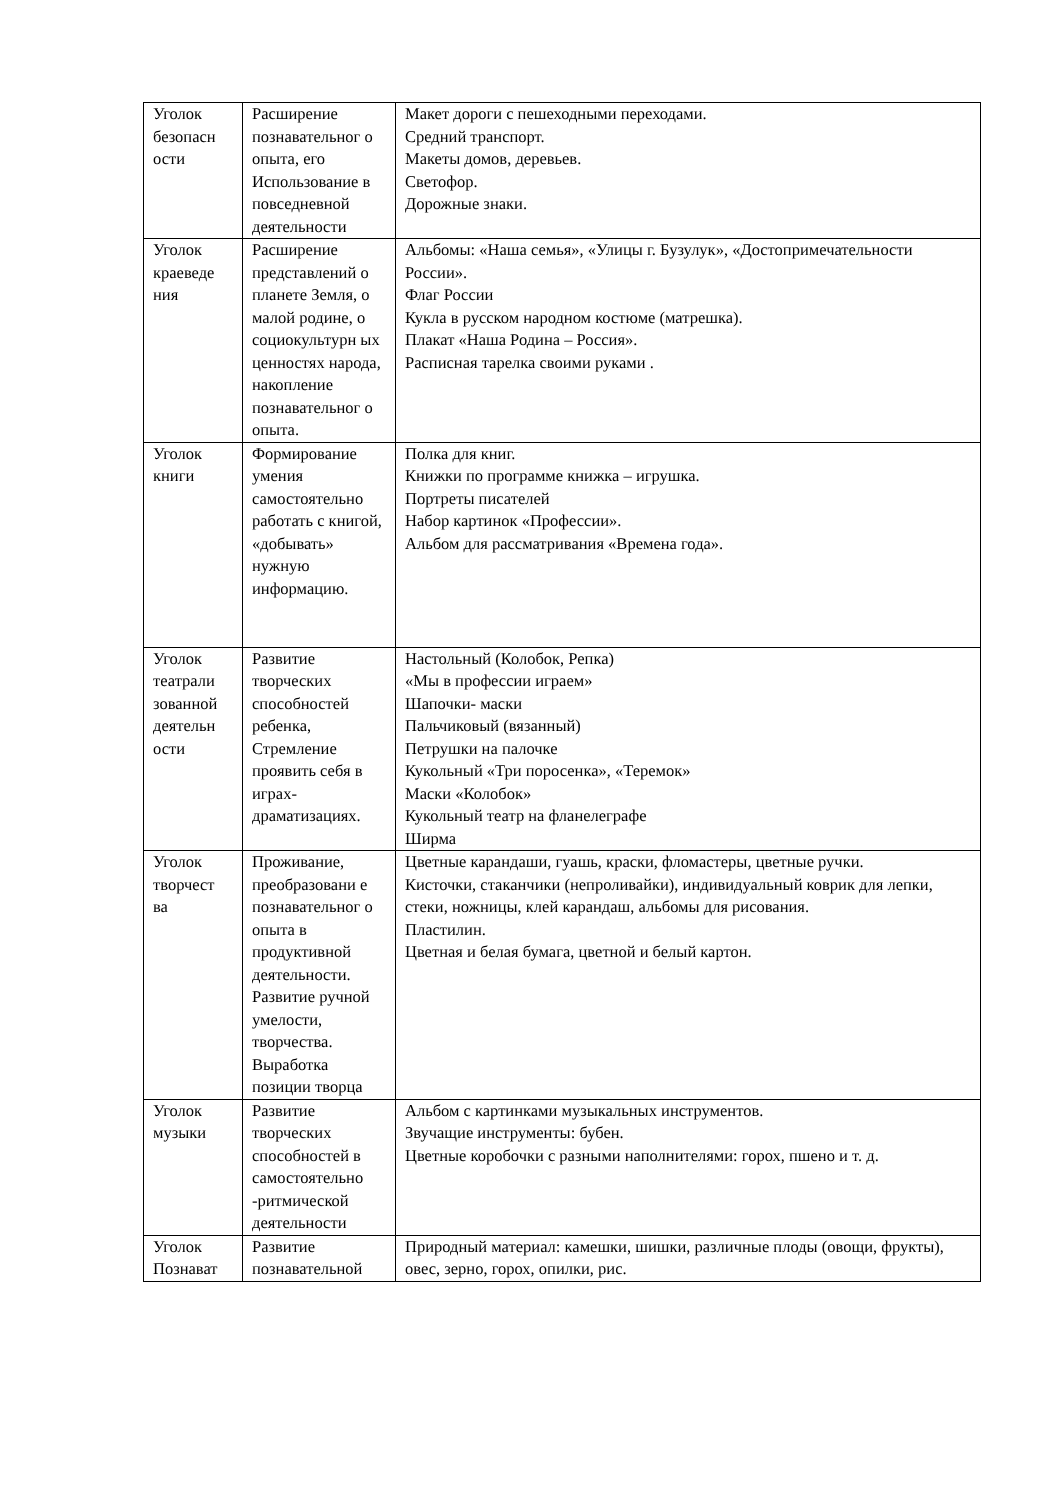| Уголок безопасн ости | Расширение познавательног о опыта, его Использование в повседневной деятельности | Макет дороги с пешеходными переходами. Средний транспорт. Макеты домов, деревьев. Светофор. Дорожные знаки. |
| Уголок краеведе ния | Расширение представлений о планете Земля, о малой родине, о социокультурн ых ценностях народа, накопление познавательног о опыта. | Альбомы: «Наша семья», «Улицы г. Бузулук», «Достопримечательности России». Флаг России Кукла в русском народном костюме (матрешка). Плакат «Наша Родина – Россия». Расписная тарелка своими руками . |
| Уголок книги | Формирование умения самостоятельно работать с книгой, «добывать» нужную информацию. | Полка для книг. Книжки по программе книжка – игрушка. Портреты писателей Набор картинок «Профессии». Альбом для рассматривания «Времена года». |
| Уголок театрали зованной деятельн ости | Развитие творческих способностей ребенка, Стремление проявить себя в играх-драматизациях. | Настольный (Колобок, Репка) «Мы в профессии играем» Шапочки- маски Пальчиковый (вязанный) Петрушки на палочке Кукольный «Три поросенка», «Теремок» Маски «Колобок» Кукольный театр на фланелеграфе Ширма |
| Уголок творчест ва | Проживание, преобразовани е познавательног о опыта в продуктивной деятельности. Развитие ручной умелости, творчества. Выработка позиции творца | Цветные карандаши, гуашь, краски, фломастеры, цветные ручки. Кисточки, стаканчики (непроливайки), индивидуальный коврик для лепки, стеки, ножницы, клей карандаш, альбомы для рисования. Пластилин. Цветная и белая бумага, цветной и белый картон. |
| Уголок музыки | Развитие творческих способностей в самостоятельно -ритмической деятельности | Альбом с картинками музыкальных инструментов. Звучащие инструменты: бубен. Цветные коробочки с разными наполнителями: горох, пшено и т. д. |
| Уголок Познават | Развитие познавательной | Природный материал: камешки, шишки, различные плоды (овощи, фрукты), овес, зерно, горох, опилки, рис. |